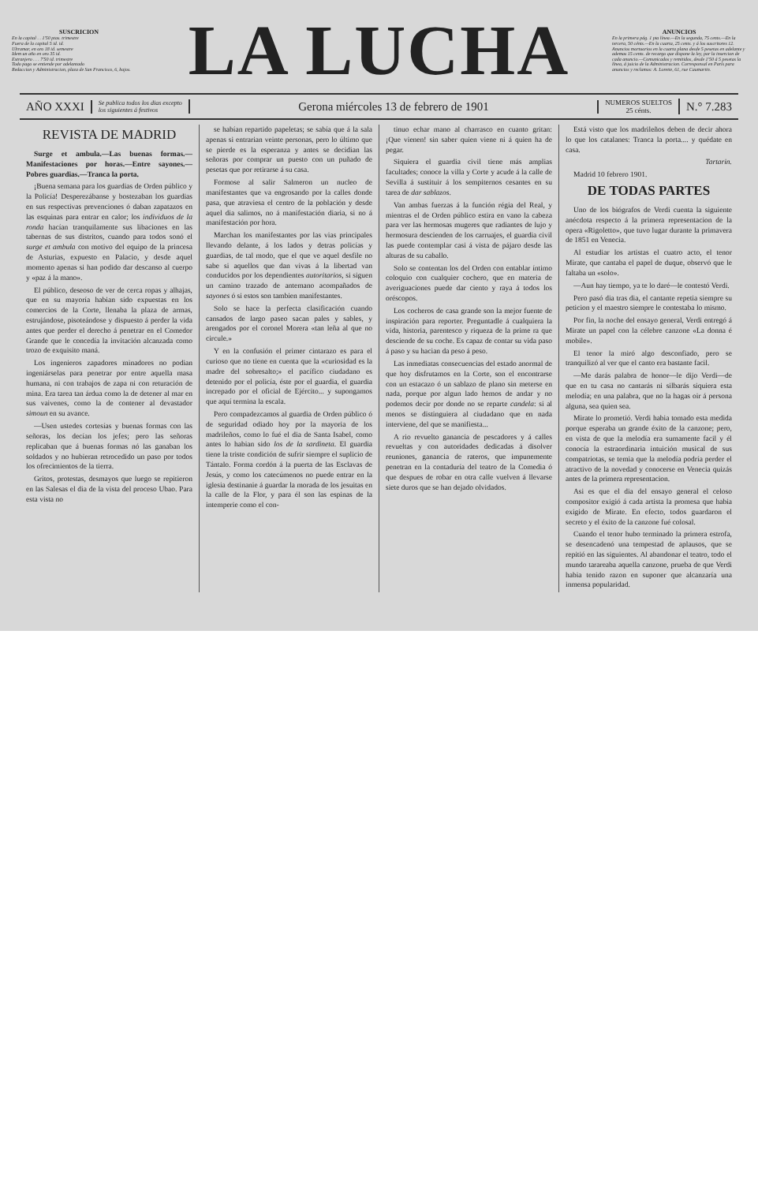SUSCRICION
En la capital . . 1'50 ptas. trimestre
Fuera de la capital 5 id. id.
Ultramar, en oro 18 id. semestre
Idem un año en oro 35 id.
Extranjero . . . 7'50 id. trimestre
Todo pago se entiende por adelantado
Redaccion y Administracion, plaza de San Francisco, 6, bajos.
LA LUCHA
ANUNCIOS
En la primera pág. 1 pta línea.—En la segunda, 75 cents.—En la tercera, 50 cénts.—En la cuarta, 25 cents. y á los suscritores 12. Anuncios mortuorios en la cuarta plana desde 5 pesetas en adelante y ademas 15 cents. de recargo que dispone la ley, por la insercion de cada anuncio.—Comunicados y remitidos, desde 1'50 á 5 pesetas la línea, á juicio de la Administracion. Corresponsal en París para anuncios y reclamos: A. Lorette, 61, rue Caumartin.
AÑO XXXI
Se publica todos los dias excepto
los siguientes á festivos
Gerona miércoles 13 de febrero de 1901
NUMEROS SUELTOS
25 cénts.
N.° 7.283
REVISTA DE MADRID
Surge et ambula.—Las buenas formas.—Manifestaciones por horas.—Entre sayones.—Pobres guardias.—Tranca la porta.
¡Buena semana para los guardias de Orden público y la Policía! Desperezábanse y bostezaban los guardias en sus respectivas prevenciones ó daban zapatazos en las esquinas para entrar en calor; los individuos de la ronda hacían tranquilamente sus libaciones en las tabernas de sus distritos, cuando para todos sonó el surge et ambula con motivo del equipo de la princesa de Asturias, expuesto en Palacio, y desde aquel momento apenas si han podido dar descanso al cuerpo y «paz á la mano».
El público, deseoso de ver de cerca ropas y alhajas, que en su mayoría habian sido expuestas en los comercios de la Corte, llenaba la plaza de armas, estrujándose, pisoteándose y dispuesto á perder la vida antes que perder el derecho á penetrar en el Comedor Grande que le concedía la invitación alcanzada como trozo de exquisito maná.
Los ingenieros zapadores minadores no podian ingeniárselas para penetrar por entre aquella masa humana, ni con trabajos de zapa ni con returación de mina. Era tarea tan árdua como la de detener al mar en sus vaivenes, como la de contener al devastador simoun en su avance.
—Usen ustedes cortesías y buenas formas con las señoras, los decían los jefes; pero las señoras replicaban que á buenas formas nó las ganaban los soldados y no hubieran retrocedido un paso por todos los ofrecimientos de la tierra.
Gritos, protestas, desmayos que luego se repitieron en las Salesas el dia de la vista del proceso Ubao. Para esta vista no
se habían repartido papeletas; se sabía que á la sala apenas si entrarian veinte personas, pero lo último que se pierde es la esperanza y antes se decidian las señoras por comprar un puesto con un puñado de pesetas que por retirarse á su casa.
Formose al salir Salmeron un nucleo de manifestantes que va engrosando por la calles donde pasa, que atraviesa el centro de la población y desde aquel dia salimos, no á manifestación diaria, si no á manifestación por hora.
Marchan los manifestantes por las vias principales llevando delante, á los lados y detras policías y guardias, de tal modo, que el que ve aquel desfile no sabe si aquellos que dan vivas á la libertad van conducidos por los dependientes autoritarios, si siguen un camino trazado de antemano acompañados de sayones ó si estos son tambien manifestantes.
Solo se hace la perfecta clasificación cuando cansados de largo paseo sacan pales y sables, y arengados por el coronel Morera «tan leña al que no circule.»
Y en la confusión el primer cintarazo es para el curioso que no tiene en cuenta que la «curiosidad es la madre del sobresalto;» el pacífico ciudadano es detenido por el policía, éste por el guardia, el guardia increpado por el oficial de Ejército... y supongamos que aquí termina la escala.
Pero compadezcamos al guardia de Orden público ó de seguridad odiado hoy por la mayoria de los madrileños, como lo fué el dia de Santa Isabel, como antes lo habian sido los de la sardineta. El guardia tiene la triste condición de sufrir siempre el suplicio de Tántalo. Forma cordón á la puerta de las Esclavas de Jesús, y como los catecúmenos no puede entrar en la iglesia destinanie á guardar la morada de los jesuitas en la calle de la Flor, y para él son las espinas de la intemperie como el con-
tinuo echar mano al charrasco en cuanto gritan: ¡Que vienen! sin saber quien viene ni á quien ha de pegar.
Siquiera el guardia civil tiene más amplias facultades; conoce la villa y Corte y acude á la calle de Sevilla á sustituir á los sempiternos cesantes en su tarea de dar sablazos.
Van ambas fuerzas á la función régia del Real, y mientras el de Orden público estira en vano la cabeza para ver las hermosas mugeres que radiantes de lujo y hermosura descienden de los carruajes, el guardia civil las puede contemplar casi á vista de pájaro desde las alturas de su caballo.
Solo se contentan los del Orden con entablar íntimo coloquio con cualquier cochero, que en materia de averiguaciones puede dar ciento y raya á todos los oréscopos.
Los cocheros de casa grande son la mejor fuente de inspiración para reporter. Preguntadle á cualquiera la vida, historia, parentesco y riqueza de la prime ra que desciende de su coche. Es capaz de contar su vida paso á paso y su hacian da peso á peso.
Las inmediatas consecuencias del estado anormal de que hoy disfrutamos en la Corte, son el encontrarse con un estacazo ó un sablazo de plano sin meterse en nada, porque por algun lado hemos de andar y no podemos decir por donde no se reparte candela: si al menos se distinguiera al ciudadano que en nada interviene, del que se manifiesta...
A rio revuelto ganancia de pescadores y á calles revueltas y con autoridades dedicadas á disolver reuniones, ganancia de rateros, que impunemente penetran en la contaduría del teatro de la Comedia ó que despues de robar en otra calle vuelven á llevarse siete duros que se han dejado olvidados.
Está visto que los madrileños deben de decir ahora lo que los catalanes: Tranca la porta.... y quédate en casa.
Tartarin.
Madrid 10 febrero 1901.
DE TODAS PARTES
Uno de los biógrafos de Verdi cuenta la siguiente anécdota respecto á la primera representacion de la opera «Rigoletto», que tuvo lugar durante la primavera de 1851 en Venecia.
Al estudiar los artistas el cuatro acto, el tenor Mirate, que cantaba el papel de duque, observó que le faltaba un «solo».
—Aun hay tiempo, ya te lo daré—le contestó Verdi.
Pero pasó dia tras dia, el cantante repetia siempre su peticion y el maestro siempre le contestaba lo mismo.
Por fin, la noche del ensayo general, Verdi entregó á Mirate un papel con la célebre canzone «La donna é mobile».
El tenor la miró algo desconfiado, pero se tranquilizó al ver que el canto era bastante facil.
—Me darás palabra de honor—le dijo Verdi—de que en tu casa no cantarás ni silbarás siquiera esta melodía; en una palabra, que no la hagas oir á persona alguna, sea quien sea.
Mirate lo prometió. Verdi habia tomado esta medida porque esperaba un grande éxito de la canzone; pero, en vista de que la melodía era sumamente facil y él conocía la estraordinaria intuición musical de sus compatriotas, se temia que la melodía podría perder el atractivo de la novedad y conocerse en Venecia quizás antes de la primera representacion.
Asi es que el dia del ensayo general el celoso compositor exigió á cada artista la promesa que habia exigido de Mirate. En efecto, todos guardaron el secreto y el éxito de la canzone fué colosal.
Cuando el tenor hubo terminado la primera estrofa, se desencadenó una tempestad de aplausos, que se repitió en las siguientes. Al abandonar el teatro, todo el mundo tarareaba aquella canzone, prueba de que Verdi habia tenido razon en suponer que alcanzaría una inmensa popularidad.